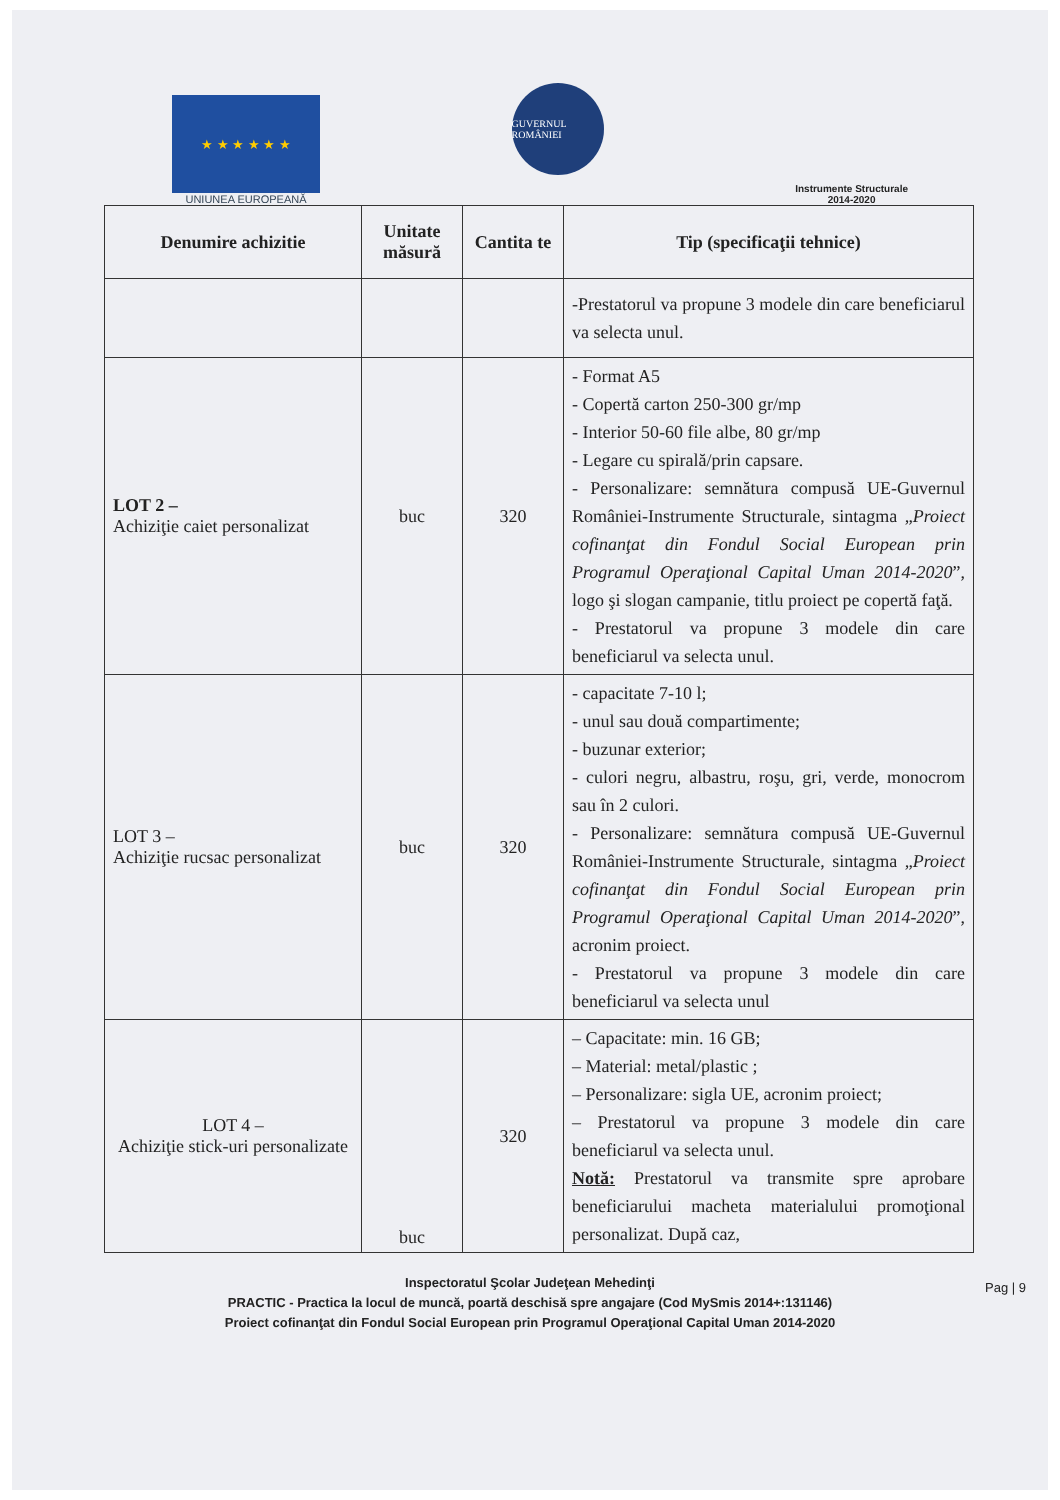★ ★ ★ ★ ★ ★
UNIUNEA EUROPEANĂ
GUVERNUL ROMÂNIEI
Instrumente Structurale
2014-2020
| Denumire achizitie | Unitate măsură | Cantita te | Tip (specificaţii tehnice) |
| --- | --- | --- | --- |
| | | | -Prestatorul va propune 3 modele din care beneficiarul va selecta unul. |
| LOT 2 – Achiziţie caiet personalizat | buc | 320 | - Format A5 - Copertă carton 250-300 gr/mp - Interior 50-60 file albe, 80 gr/mp - Legare cu spirală/prin capsare. - Personalizare: semnătura compusă UE-Guvernul României-Instrumente Structurale, sintagma „ Proiect cofinanţat din Fondul Social European prin Programul Operaţional Capital Uman 2014-2020 ”, logo şi slogan campanie, titlu proiect pe copertă faţă. - Prestatorul va propune 3 modele din care beneficiarul va selecta unul. |
| LOT 3 – Achiziţie rucsac personalizat | buc | 320 | - capacitate 7-10 l; - unul sau două compartimente; - buzunar exterior; - culori negru, albastru, roşu, gri, verde, monocrom sau în 2 culori. - Personalizare: semnătura compusă UE-Guvernul României-Instrumente Structurale, sintagma „ Proiect cofinanţat din Fondul Social European prin Programul Operaţional Capital Uman 2014-2020 ”, acronim proiect. - Prestatorul va propune 3 modele din care beneficiarul va selecta unul |
| LOT 4 – Achiziţie stick-uri personalizate | buc | 320 | – Capacitate: min. 16 GB; – Material: metal/plastic ; – Personalizare: sigla UE, acronim proiect; – Prestatorul va propune 3 modele din care beneficiarul va selecta unul. Notă: Prestatorul va transmite spre aprobare beneficiarului macheta materialului promoţional personalizat. După caz, |
Pag | 9
Inspectoratul Şcolar Judeţean Mehedinţi
PRACTIC - Practica la locul de muncă, poartă deschisă spre angajare (Cod MySmis 2014+:131146)
Proiect cofinanţat din Fondul Social European prin Programul Operaţional Capital Uman 2014-2020